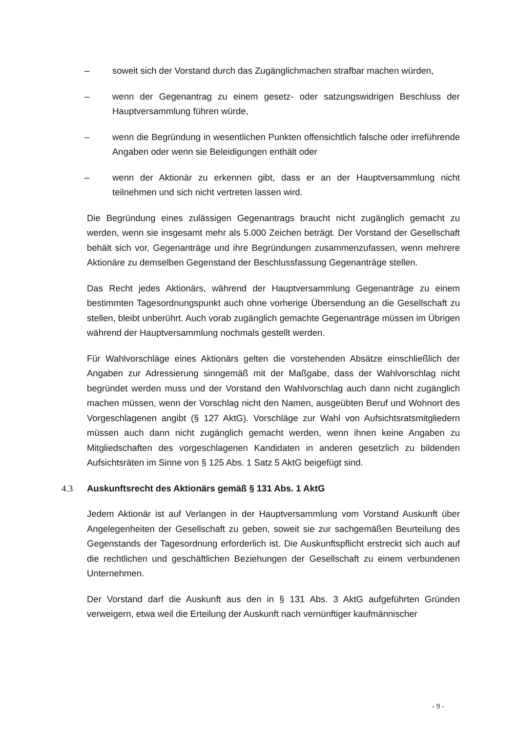– soweit sich der Vorstand durch das Zugänglichmachen strafbar machen würden,
– wenn der Gegenantrag zu einem gesetz- oder satzungswidrigen Beschluss der Hauptversammlung führen würde,
– wenn die Begründung in wesentlichen Punkten offensichtlich falsche oder irreführende Angaben oder wenn sie Beleidigungen enthält oder
– wenn der Aktionär zu erkennen gibt, dass er an der Hauptversammlung nicht teilnehmen und sich nicht vertreten lassen wird.
Die Begründung eines zulässigen Gegenantrags braucht nicht zugänglich gemacht zu werden, wenn sie insgesamt mehr als 5.000 Zeichen beträgt. Der Vorstand der Gesellschaft behält sich vor, Gegenanträge und ihre Begründungen zusammenzufassen, wenn mehrere Aktionäre zu demselben Gegenstand der Beschlussfassung Gegenanträge stellen.
Das Recht jedes Aktionärs, während der Hauptversammlung Gegenanträge zu einem bestimmten Tagesordnungspunkt auch ohne vorherige Übersendung an die Gesellschaft zu stellen, bleibt unberührt. Auch vorab zugänglich gemachte Gegenanträge müssen im Übrigen während der Hauptversammlung nochmals gestellt werden.
Für Wahlvorschläge eines Aktionärs gelten die vorstehenden Absätze einschließlich der Angaben zur Adressierung sinngemäß mit der Maßgabe, dass der Wahlvorschlag nicht begründet werden muss und der Vorstand den Wahlvorschlag auch dann nicht zugänglich machen müssen, wenn der Vorschlag nicht den Namen, ausgeübten Beruf und Wohnort des Vorgeschlagenen angibt (§ 127 AktG). Vorschläge zur Wahl von Aufsichtsratsmitgliedern müssen auch dann nicht zugänglich gemacht werden, wenn ihnen keine Angaben zu Mitgliedschaften des vorgeschlagenen Kandidaten in anderen gesetzlich zu bildenden Aufsichtsräten im Sinne von § 125 Abs. 1 Satz 5 AktG beigefügt sind.
4.3 Auskunftsrecht des Aktionärs gemäß § 131 Abs. 1 AktG
Jedem Aktionär ist auf Verlangen in der Hauptversammlung vom Vorstand Auskunft über Angelegenheiten der Gesellschaft zu geben, soweit sie zur sachgemäßen Beurteilung des Gegenstands der Tagesordnung erforderlich ist. Die Auskunftspflicht erstreckt sich auch auf die rechtlichen und geschäftlichen Beziehungen der Gesellschaft zu einem verbundenen Unternehmen.
Der Vorstand darf die Auskunft aus den in § 131 Abs. 3 AktG aufgeführten Gründen verweigern, etwa weil die Erteilung der Auskunft nach vernünftiger kaufmännischer
- 9 -